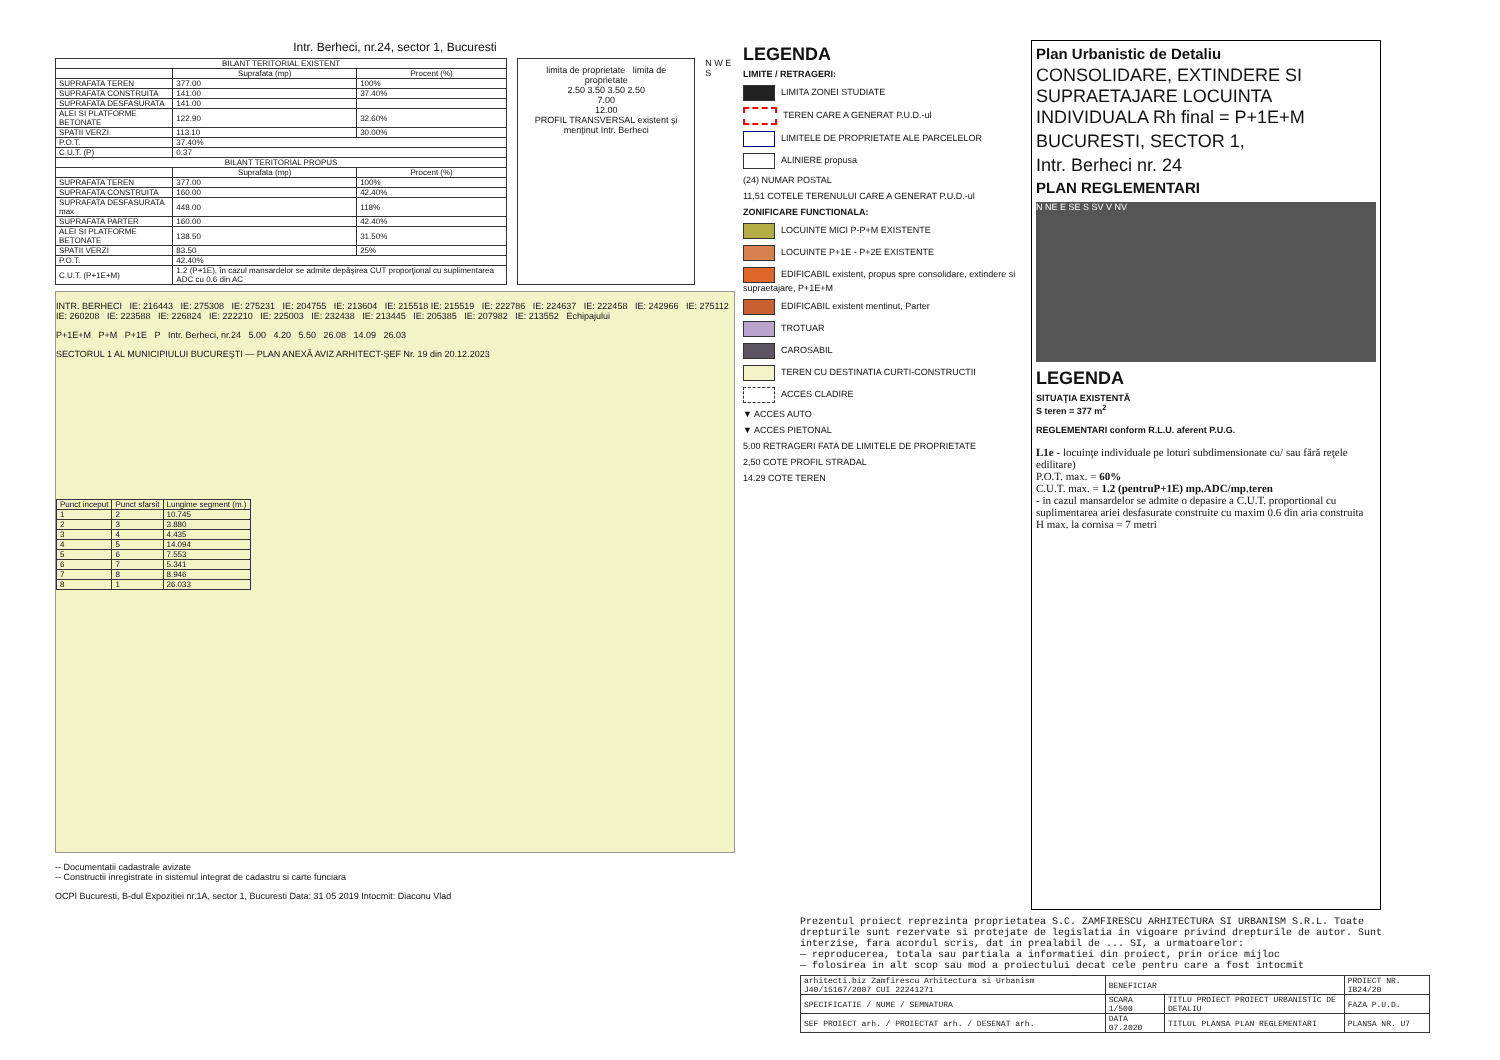Intr. Berheci, nr.24, sector 1, Bucuresti
| BILANT TERITORIAL EXISTENT | | |
| --- | --- | --- |
| | Suprafata (mp) | Procent (%) |
| SUPRAFATA TEREN | 377.00 | 100% |
| SUPRAFATA CONSTRUITA | 141.00 | 37.40% |
| SUPRAFATA DESFASURATA | 141.00 | |
| ALEI SI PLATFORME BETONATE | 122.90 | 32.60% |
| SPATII VERZI | 113.10 | 30.00% |
| P.O.T. | 37.40% | |
| C.U.T. (P) | 0.37 | |
| BILANT TERITORIAL PROPUS | | |
| | Suprafata (mp) | Procent (%) |
| SUPRAFATA TEREN | 377.00 | 100% |
| SUPRAFATA CONSTRUITA | 160.00 | 42.40% |
| SUPRAFATA DESFASURATA max | 448.00 | 118% |
| SUPRAFATA PARTER | 160.00 | 42.40% |
| ALEI SI PLATFORME BETONATE | 138.50 | 31.50% |
| SPATII VERZI | 83.50 | 25% |
| P.O.T. | 42.40% | |
| C.U.T. (P+1E+M) | 1.2 (P+1E), în cazul mansardelor se admite depăşirea CUT proporţional cu suplimentarea ADC cu 0.6 din AC | |
limita de proprietate limita de proprietate
2.50 3.50 3.50 2.50
7.00
12.00
PROFIL TRANSVERSAL existent şi menţinut Intr. Berheci
N W E S
INTR. BERHECI IE: 216443 IE: 275308 IE: 275231 IE: 204755 IE: 213604 IE: 215518 IE: 215519 IE: 222786 IE: 224637 IE: 222458 IE: 242966 IE: 275112 IE: 260208 IE: 223588 IE: 226824 IE: 222210 IE: 225003 IE: 232438 IE: 213445 IE: 205385 IE: 207982 IE: 213552 Echipajului
P+1E+M P+M P+1E P Intr. Berheci, nr.24 5.00 4.20 5.50 26.08 14.09 26.03
SECTORUL 1 AL MUNICIPIULUI BUCUREŞTI — PLAN ANEXĂ AVIZ ARHITECT-ŞEF Nr. 19 din 20.12.2023
| Punct inceput | Punct sfarsit | Lungime segment (m.) |
| --- | --- | --- |
| 1 | 2 | 10.745 |
| 2 | 3 | 3.880 |
| 3 | 4 | 4.435 |
| 4 | 5 | 14.094 |
| 5 | 6 | 7.553 |
| 6 | 7 | 5.341 |
| 7 | 8 | 8.946 |
| 8 | 1 | 26.033 |
-- Documentatii cadastrale avizate
-- Constructii inregistrate in sistemul integrat de cadastru si carte funciara
OCPI Bucuresti, B-dul Expozitiei nr.1A, sector 1, Bucuresti Data: 31 05 2019 Intocmit: Diaconu Vlad
LEGENDA
LIMITE / RETRAGERI:
LIMITA ZONEI STUDIATE
TEREN CARE A GENERAT P.U.D.-ul
LIMITELE DE PROPRIETATE ALE PARCELELOR
ALINIERE propusa
(24) NUMAR POSTAL
11,51 COTELE TERENULUI CARE A GENERAT P.U.D.-ul
ZONIFICARE FUNCTIONALA:
LOCUINTE MICI P-P+M EXISTENTE
LOCUINTE P+1E - P+2E EXISTENTE
EDIFICABIL existent, propus spre consolidare, extindere si supraetajare, P+1E+M
EDIFICABIL existent mentinut, Parter
TROTUAR
CAROSABIL
TEREN CU DESTINATIA CURTI-CONSTRUCTII
ACCES CLADIRE
▼ ACCES AUTO
▼ ACCES PIETONAL
5.00 RETRAGERI FATA DE LIMITELE DE PROPRIETATE
2,50 COTE PROFIL STRADAL
14.29 COTE TEREN
Plan Urbanistic de Detaliu
CONSOLIDARE, EXTINDERE SI SUPRAETAJARE LOCUINTA INDIVIDUALA Rh final = P+1E+M
BUCURESTI, SECTOR 1,
Intr. Berheci nr. 24
PLAN REGLEMENTARI
N NE E SE S SV V NV
LEGENDA
SITUAŢIA EXISTENTĂ
S teren = 377 m<sup>2</sup>
REGLEMENTARI conform R.L.U. aferent P.U.G.
L1e - locuinţe individuale pe loturi subdimensionate cu/ sau fără reţele edilitare)
P.O.T. max. = 60%
C.U.T. max. = 1.2 (pentruP+1E) mp.ADC/mp.teren
- in cazul mansardelor se admite o depasire a C.U.T. proportional cu suplimentarea ariei desfasurate construite cu maxim 0.6 din aria construita
H max. la cornisa = 7 metri
Prezentul proiect reprezinta proprietatea S.C. ZAMFIRESCU ARHITECTURA SI URBANISM S.R.L. Toate drepturile sunt rezervate si protejate de legislatia in vigoare privind drepturile de autor. Sunt interzise, fara acordul scris, dat in prealabil de ... SI, a urmatoarelor:
— reproducerea, totala sau partiala a informatiei din proiect, prin orice mijloc
— folosirea in alt scop sau mod a proiectului decat cele pentru care a fost intocmit
| arhitecti.biz Zamfirescu Arhitectura si Urbanism J40/15167/2007 CUI 22241271 | BENEFICIAR | | PROIECT NR. IB24/20 |
| SPECIFICATIE / NUME / SEMNATURA | SCARA 1/500 | TITLU PROIECT PROIECT URBANISTIC DE DETALIU | FAZA P.U.D. |
| SEF PROIECT arh. / PROIECTAT arh. / DESENAT arh. | DATA 07.2020 | TITLUL PLANSA PLAN REGLEMENTARI | PLANSA NR. U7 |